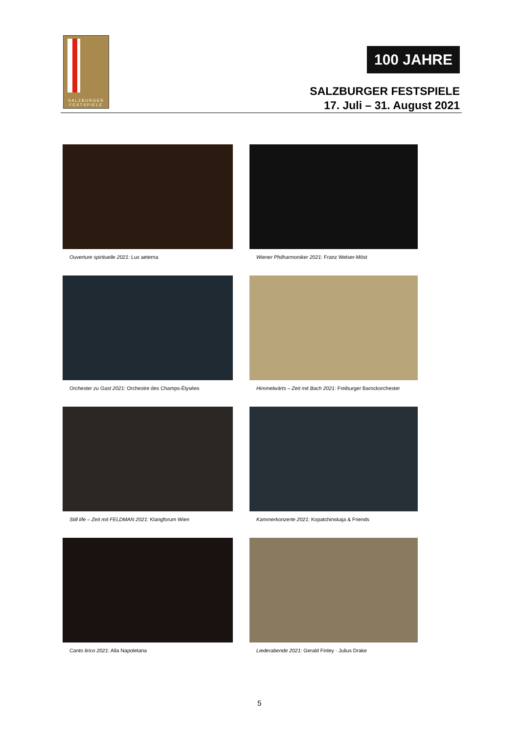SALZBURGER
FESTSPIELE
100 JAHRE
SALZBURGER FESTSPIELE
17. Juli – 31. August 2021
Ouverture spirituelle 2021: Lux aeterna
Wiener Philharmoniker 2021: Franz Welser-Möst
Orchester zu Gast 2021: Orchestre des Champs-Élysées
Himmelwärts – Zeit mit Bach 2021: Freiburger Barockorchester
Still life – Zeit mit FELDMAN 2021: Klangforum Wien
Kammerkonzerte 2021: Kopatchinskaja & Friends
Canto lirico 2021: Alla Napoletana
Liederabende 2021: Gerald Finley · Julius Drake
5